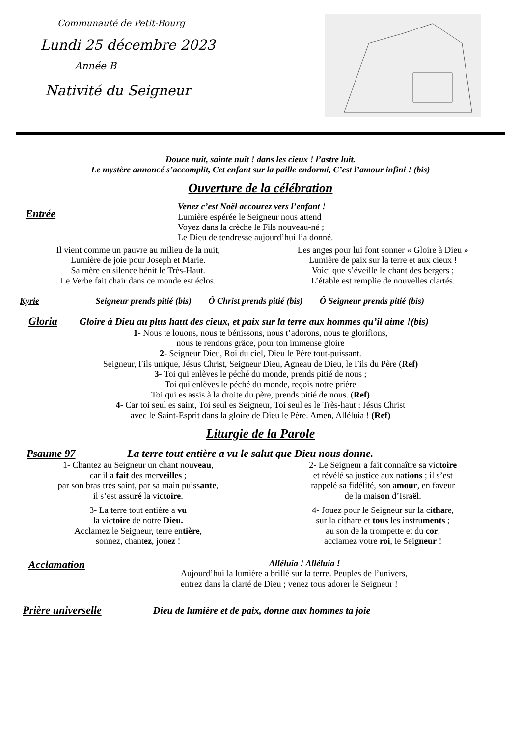Communauté de Petit-Bourg
Lundi 25 décembre 2023
Année B
Nativité du Seigneur
Douce nuit, sainte nuit ! dans les cieux ! l’astre luit.
Le mystère annoncé s’accomplit, Cet enfant sur la paille endormi, C’est l’amour infini ! (bis)
Ouverture de la célébration
Entrée
Venez c’est Noël accourez vers l’enfant !
Lumière espérée le Seigneur nous attend
Voyez dans la crèche le Fils nouveau-né ;
Le Dieu de tendresse aujourd’hui l’a donné.
Il vient comme un pauvre au milieu de la nuit,
Lumière de joie pour Joseph et Marie.
Sa mère en silence bénit le Très-Haut.
Le Verbe fait chair dans ce monde est éclos.
Les anges pour lui font sonner « Gloire à Dieu »
Lumière de paix sur la terre et aux cieux !
Voici que s’éveille le chant des bergers ;
L’étable est remplie de nouvelles clartés.
Kyrie Seigneur prends pitié (bis) Ô Christ prends pitié (bis) Ô Seigneur prends pitié (bis)
Gloria Gloire à Dieu au plus haut des cieux, et paix sur la terre aux hommes qu’il aime !(bis)
1- Nous te louons, nous te bénissons, nous t’adorons, nous te glorifions,
nous te rendons grâce, pour ton immense gloire
2- Seigneur Dieu, Roi du ciel, Dieu le Père tout-puissant.
Seigneur, Fils unique, Jésus Christ, Seigneur Dieu, Agneau de Dieu, le Fils du Père (Ref)
3- Toi qui enlèves le péché du monde, prends pitié de nous ;
Toi qui enlèves le péché du monde, reçois notre prière
Toi qui es assis à la droite du père, prends pitié de nous. (Ref)
4- Car toi seul es saint, Toi seul es Seigneur, Toi seul es le Très-haut : Jésus Christ
avec le Saint-Esprit dans la gloire de Dieu le Père. Amen, Alléluia ! (Ref)
Liturgie de la Parole
Psaume 97 La terre tout entière a vu le salut que Dieu nous donne.
1- Chantez au Seigneur un chant nouveau,
car il a fait des merveilles ;
par son bras très saint, par sa main puissante,
il s’est assuré la victoire.
3- La terre tout entière a vu
la victoire de notre Dieu.
Acclamez le Seigneur, terre entière,
sonnez, chantez, jouez !
2- Le Seigneur a fait connaître sa victoire
et révélé sa justice aux nations ; il s’est
rappelé sa fidélité, son amour, en faveur
de la maison d’Israël.
4- Jouez pour le Seigneur sur la cithare,
sur la cithare et tous les instruments ;
au son de la trompette et du cor,
acclamez votre roi, le Seigneur !
Acclamation
Alléluia ! Alléluia !
Aujourd’hui la lumière a brillé sur la terre. Peuples de l’univers,
entrez dans la clarté de Dieu ; venez tous adorer le Seigneur !
Prière universelle Dieu de lumière et de paix, donne aux hommes ta joie